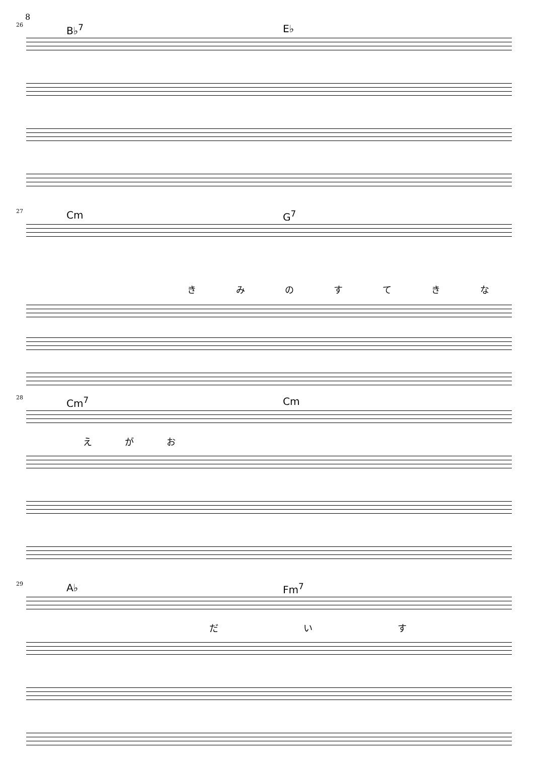8
26 B♭<sup>7</sup> E♭
27 Cm G<sup>7</sup>
きみのすてきな
28 Cm<sup>7</sup> Cm
えがお
29 A♭ Fm<sup>7</sup>
だいす